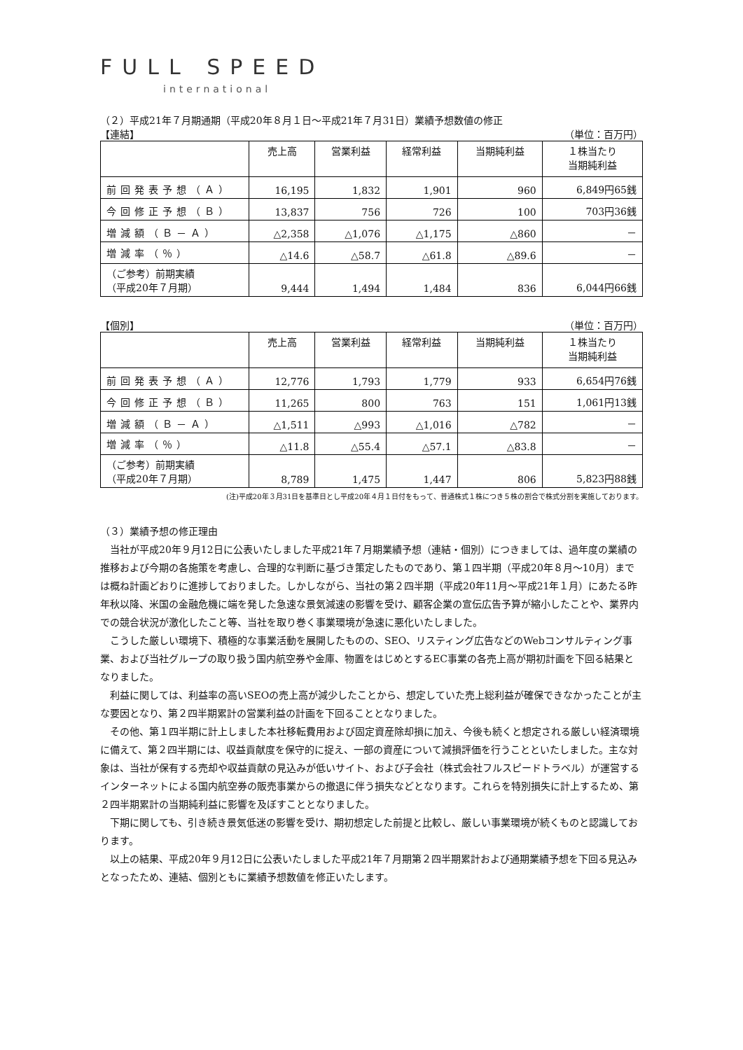FULL SPEED
international
（２）平成21年７月期通期（平成20年８月１日～平成21年７月31日）業績予想数値の修正
【連結】 （単位：百万円）
| | 売上高 | 営業利益 | 経常利益 | 当期純利益 | １株当たり 当期純利益 |
| --- | --- | --- | --- | --- | --- |
| 前回発表予想（Ａ） | 16,195 | 1,832 | 1,901 | 960 | 6,849円65銭 |
| 今回修正予想（Ｂ） | 13,837 | 756 | 726 | 100 | 703円36銭 |
| 増減額（Ｂ－Ａ） | △2,358 | △1,076 | △1,175 | △860 | － |
| 増減率（％） | △14.6 | △58.7 | △61.8 | △89.6 | － |
| （ご参考）前期実績 （平成20年７月期） | 9,444 | 1,494 | 1,484 | 836 | 6,044円66銭 |
【個別】 （単位：百万円）
| | 売上高 | 営業利益 | 経常利益 | 当期純利益 | １株当たり 当期純利益 |
| --- | --- | --- | --- | --- | --- |
| 前回発表予想（Ａ） | 12,776 | 1,793 | 1,779 | 933 | 6,654円76銭 |
| 今回修正予想（Ｂ） | 11,265 | 800 | 763 | 151 | 1,061円13銭 |
| 増減額（Ｂ－Ａ） | △1,511 | △993 | △1,016 | △782 | － |
| 増減率（％） | △11.8 | △55.4 | △57.1 | △83.8 | － |
| （ご参考）前期実績 （平成20年７月期） | 8,789 | 1,475 | 1,447 | 806 | 5,823円88銭 |
(注)平成20年３月31日を基準日とし平成20年４月１日付をもって、普通株式１株につき５株の割合で株式分割を実施しております。
（３）業績予想の修正理由
当社が平成20年９月12日に公表いたしました平成21年７月期業績予想（連結・個別）につきましては、過年度の業績の推移および今期の各施策を考慮し、合理的な判断に基づき策定したものであり、第１四半期（平成20年８月～10月）までは概ね計画どおりに進捗しておりました。しかしながら、当社の第２四半期（平成20年11月～平成21年１月）にあたる昨年秋以降、米国の金融危機に端を発した急速な景気減速の影響を受け、顧客企業の宣伝広告予算が縮小したことや、業界内での競合状況が激化したこと等、当社を取り巻く事業環境が急速に悪化いたしました。
こうした厳しい環境下、積極的な事業活動を展開したものの、SEO、リスティング広告などのWebコンサルティング事業、および当社グループの取り扱う国内航空券や金庫、物置をはじめとするEC事業の各売上高が期初計画を下回る結果となりました。
利益に関しては、利益率の高いSEOの売上高が減少したことから、想定していた売上総利益が確保できなかったことが主な要因となり、第２四半期累計の営業利益の計画を下回ることとなりました。
その他、第１四半期に計上しました本社移転費用および固定資産除却損に加え、今後も続くと想定される厳しい経済環境に備えて、第２四半期には、収益貢献度を保守的に捉え、一部の資産について減損評価を行うことといたしました。主な対象は、当社が保有する売却や収益貢献の見込みが低いサイト、および子会社（株式会社フルスピードトラベル）が運営するインターネットによる国内航空券の販売事業からの撤退に伴う損失などとなります。これらを特別損失に計上するため、第２四半期累計の当期純利益に影響を及ぼすこととなりました。
下期に関しても、引き続き景気低迷の影響を受け、期初想定した前提と比較し、厳しい事業環境が続くものと認識しております。
以上の結果、平成20年９月12日に公表いたしました平成21年７月期第２四半期累計および通期業績予想を下回る見込みとなったため、連結、個別ともに業績予想数値を修正いたします。